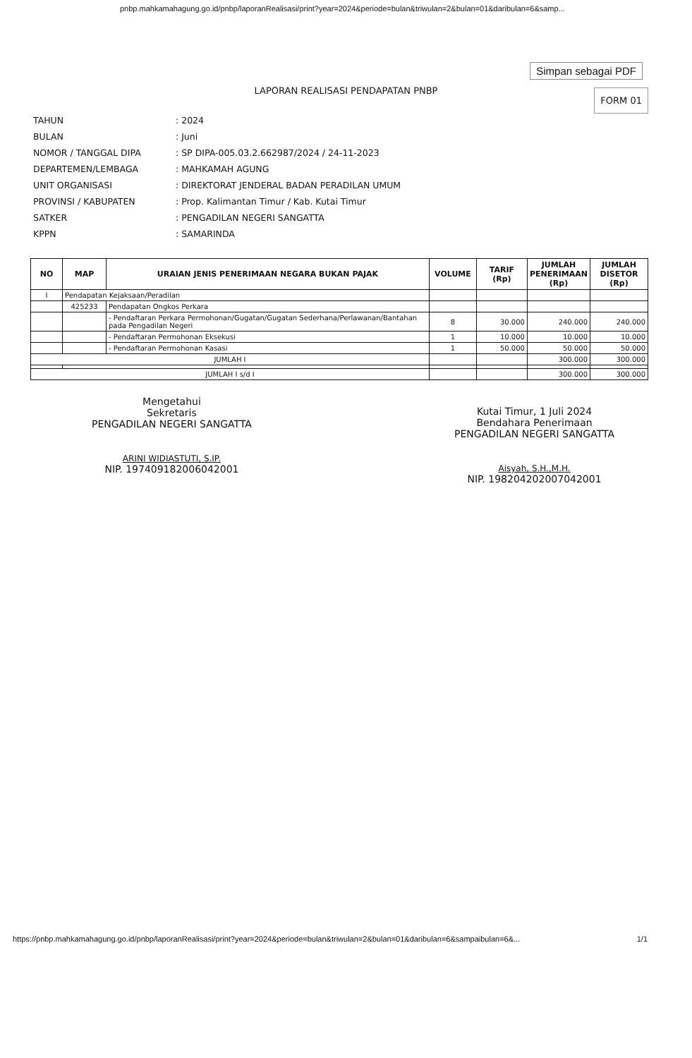pnbp.mahkamahagung.go.id/pnbp/laporanRealisasi/print?year=2024&periode=bulan&triwulan=2&bulan=01&daribulan=6&samp...
Simpan sebagai PDF
LAPORAN REALISASI PENDAPATAN PNBP
FORM 01
| TAHUN | : 2024 |
| BULAN | : Juni |
| NOMOR / TANGGAL DIPA | : SP DIPA-005.03.2.662987/2024 / 24-11-2023 |
| DEPARTEMEN/LEMBAGA | : MAHKAMAH AGUNG |
| UNIT ORGANISASI | : DIREKTORAT JENDERAL BADAN PERADILAN UMUM |
| PROVINSI / KABUPATEN | : Prop. Kalimantan Timur / Kab. Kutai Timur |
| SATKER | : PENGADILAN NEGERI SANGATTA |
| KPPN | : SAMARINDA |
| NO | MAP | URAIAN JENIS PENERIMAAN NEGARA BUKAN PAJAK | VOLUME | TARIF (Rp) | JUMLAH PENERIMAAN (Rp) | JUMLAH DISETOR (Rp) |
| --- | --- | --- | --- | --- | --- | --- |
| I | Pendapatan Kejaksaan/Peradilan | | | | | |
| | 425233 | Pendapatan Ongkos Perkara | | | | |
| | | - Pendaftaran Perkara Permohonan/Gugatan/Gugatan Sederhana/Perlawanan/Bantahan pada Pengadilan Negeri | 8 | 30.000 | 240.000 | 240.000 |
| | | - Pendaftaran Permohonan Eksekusi | 1 | 10.000 | 10.000 | 10.000 |
| | | - Pendaftaran Permohonan Kasasi | 1 | 50.000 | 50.000 | 50.000 |
| JUMLAH I | | | | | 300.000 | 300.000 |
| JUMLAH I s/d I | | | | | 300.000 | 300.000 |
Mengetahui
Sekretaris
PENGADILAN NEGERI SANGATTA
ARINI WIDIASTUTI, S.IP.
NIP. 197409182006042001
Kutai Timur, 1 Juli 2024
Bendahara Penerimaan
PENGADILAN NEGERI SANGATTA
Aisyah, S.H.,M.H.
NIP. 198204202007042001
https://pnbp.mahkamahagung.go.id/pnbp/laporanRealisasi/print?year=2024&periode=bulan&triwulan=2&bulan=01&daribulan=6&sampaibulan=6&... 1/1